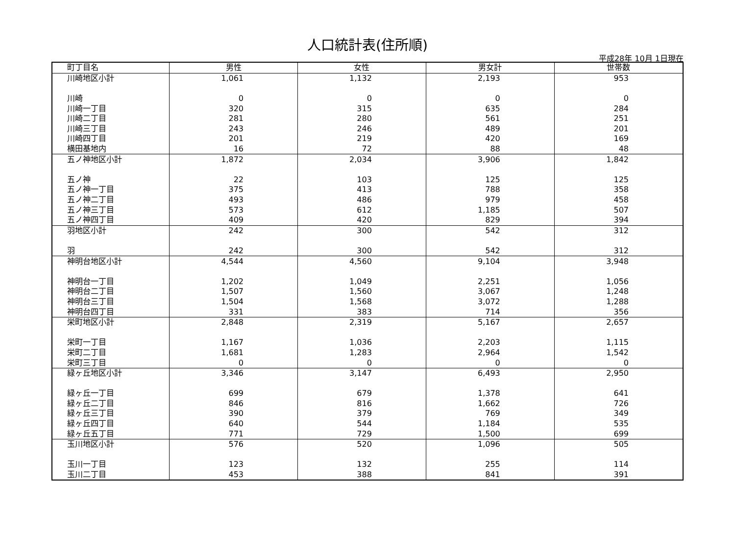人口統計表(住所順)
平成28年 10月 1日現在
| 町丁目名 | 男性 | 女性 | 男女計 | 世帯数 |
| --- | --- | --- | --- | --- |
| 川崎地区小計 | 1,061 | 1,132 | 2,193 | 953 |
| 川崎 | 0 | 0 | 0 | 0 |
| 川崎一丁目 | 320 | 315 | 635 | 284 |
| 川崎二丁目 | 281 | 280 | 561 | 251 |
| 川崎三丁目 | 243 | 246 | 489 | 201 |
| 川崎四丁目 | 201 | 219 | 420 | 169 |
| 横田基地内 | 16 | 72 | 88 | 48 |
| 五ノ神地区小計 | 1,872 | 2,034 | 3,906 | 1,842 |
| 五ノ神 | 22 | 103 | 125 | 125 |
| 五ノ神一丁目 | 375 | 413 | 788 | 358 |
| 五ノ神二丁目 | 493 | 486 | 979 | 458 |
| 五ノ神三丁目 | 573 | 612 | 1,185 | 507 |
| 五ノ神四丁目 | 409 | 420 | 829 | 394 |
| 羽地区小計 | 242 | 300 | 542 | 312 |
| 羽 | 242 | 300 | 542 | 312 |
| 神明台地区小計 | 4,544 | 4,560 | 9,104 | 3,948 |
| 神明台一丁目 | 1,202 | 1,049 | 2,251 | 1,056 |
| 神明台二丁目 | 1,507 | 1,560 | 3,067 | 1,248 |
| 神明台三丁目 | 1,504 | 1,568 | 3,072 | 1,288 |
| 神明台四丁目 | 331 | 383 | 714 | 356 |
| 栄町地区小計 | 2,848 | 2,319 | 5,167 | 2,657 |
| 栄町一丁目 | 1,167 | 1,036 | 2,203 | 1,115 |
| 栄町二丁目 | 1,681 | 1,283 | 2,964 | 1,542 |
| 栄町三丁目 | 0 | 0 | 0 | 0 |
| 緑ヶ丘地区小計 | 3,346 | 3,147 | 6,493 | 2,950 |
| 緑ヶ丘一丁目 | 699 | 679 | 1,378 | 641 |
| 緑ヶ丘二丁目 | 846 | 816 | 1,662 | 726 |
| 緑ヶ丘三丁目 | 390 | 379 | 769 | 349 |
| 緑ヶ丘四丁目 | 640 | 544 | 1,184 | 535 |
| 緑ヶ丘五丁目 | 771 | 729 | 1,500 | 699 |
| 玉川地区小計 | 576 | 520 | 1,096 | 505 |
| 玉川一丁目 | 123 | 132 | 255 | 114 |
| 玉川二丁目 | 453 | 388 | 841 | 391 |